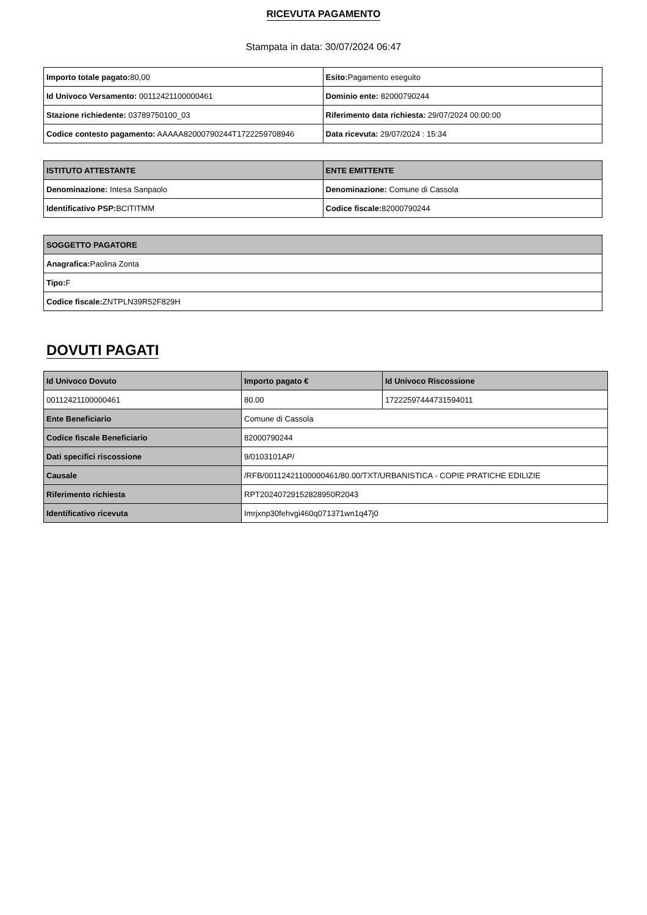RICEVUTA PAGAMENTO
Stampata in data: 30/07/2024 06:47
| Importo totale pagato: 80,00 | Esito: Pagamento eseguito |
| Id Univoco Versamento: 00112421100000461 | Dominio ente: 82000790244 |
| Stazione richiedente: 03789750100_03 | Riferimento data richiesta: 29/07/2024 00:00:00 |
| Codice contesto pagamento: AAAAA82000790244T1722259708946 | Data ricevuta: 29/07/2024 : 15:34 |
| ISTITUTO ATTESTANTE | ENTE EMITTENTE |
| --- | --- |
| Denominazione: Intesa Sanpaolo | Denominazione: Comune di Cassola |
| Identificativo PSP: BCITITMM | Codice fiscale: 82000790244 |
| SOGGETTO PAGATORE |
| --- |
| Anagrafica: Paolina Zonta |
| Tipo: F |
| Codice fiscale: ZNTPLN39R52F829H |
DOVUTI PAGATI
| Id Univoco Dovuto | Importo pagato € | Id Univoco Riscossione |
| --- | --- | --- |
| 00112421100000461 | 80.00 | 17222597444731594011 |
| Ente Beneficiario | Comune di Cassola | |
| Codice fiscale Beneficiario | 82000790244 | |
| Dati specifici riscossione | 9/0103101AP/ | |
| Causale | /RFB/00112421100000461/80.00/TXT/URBANISTICA - COPIE PRATICHE EDILIZIE | |
| Riferimento richiesta | RPT20240729152828950R2043 | |
| Identificativo ricevuta | Imrjxnp30fehvgi460q071371wn1q47j0 | |